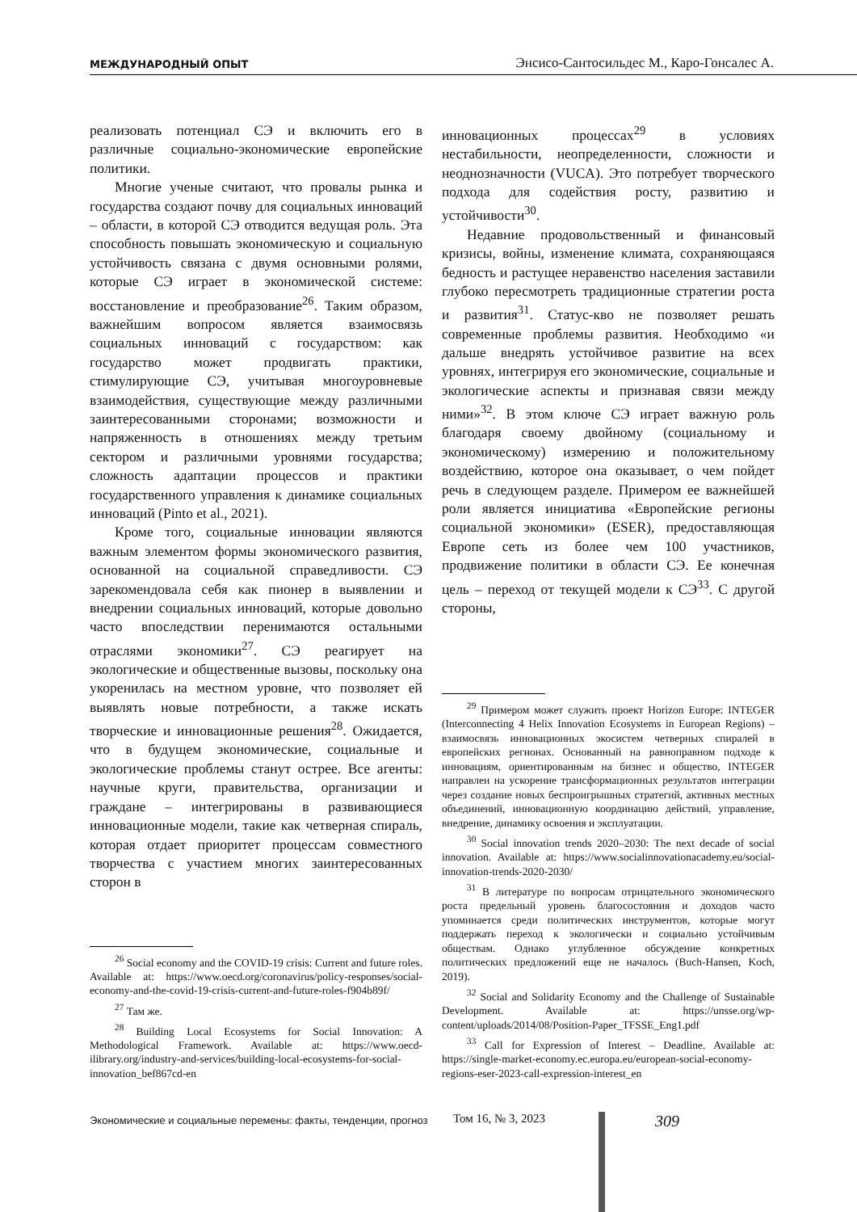МЕЖДУНАРОДНЫЙ ОПЫТ Энсисо-Сантосильдес М., Каро-Гонсалес А.
реализовать потенциал СЭ и включить его в различные социально-экономические европейские политики.
Многие ученые считают, что провалы рынка и государства создают почву для социальных инноваций – области, в которой СЭ отводится ведущая роль. Эта способность повышать экономическую и социальную устойчивость связана с двумя основными ролями, которые СЭ играет в экономической системе: восстановление и преобразование<sup>26</sup>. Таким образом, важнейшим вопросом является взаимосвязь социальных инноваций с государством: как государство может продвигать практики, стимулирующие СЭ, учитывая многоуровневые взаимодействия, существующие между различными заинтересованными сторонами; возможности и напряженность в отношениях между третьим сектором и различными уровнями государства; сложность адаптации процессов и практики государственного управления к динамике социальных инноваций (Pinto et al., 2021).
Кроме того, социальные инновации являются важным элементом формы экономического развития, основанной на социальной справедливости. СЭ зарекомендовала себя как пионер в выявлении и внедрении социальных инноваций, которые довольно часто впоследствии перенимаются остальными отраслями экономики<sup>27</sup>. СЭ реагирует на экологические и общественные вызовы, поскольку она укоренилась на местном уровне, что позволяет ей выявлять новые потребности, а также искать творческие и инновационные решения<sup>28</sup>. Ожидается, что в будущем экономические, социальные и экологические проблемы станут острее. Все агенты: научные круги, правительства, организации и граждане – интегрированы в развивающиеся инновационные модели, такие как четверная спираль, которая отдает приоритет процессам совместного творчества с участием многих заинтересованных сторон в
<sup>26</sup> Social economy and the COVID-19 crisis: Current and future roles. Available at: https://www.oecd.org/coronavirus/policy-responses/social-economy-and-the-covid-19-crisis-current-and-future-roles-f904b89f/
<sup>27</sup> Там же.
<sup>28</sup> Building Local Ecosystems for Social Innovation: A Methodological Framework. Available at: https://www.oecd-ilibrary.org/industry-and-services/building-local-ecosystems-for-social-innovation_bef867cd-en
инновационных процессах<sup>29</sup> в условиях нестабильности, неопределенности, сложности и неоднозначности (VUCA). Это потребует творческого подхода для содействия росту, развитию и устойчивости<sup>30</sup>.
Недавние продовольственный и финансовый кризисы, войны, изменение климата, сохраняющаяся бедность и растущее неравенство населения заставили глубоко пересмотреть традиционные стратегии роста и развития<sup>31</sup>. Статус-кво не позволяет решать современные проблемы развития. Необходимо «и дальше внедрять устойчивое развитие на всех уровнях, интегрируя его экономические, социальные и экологические аспекты и признавая связи между ними»<sup>32</sup>. В этом ключе СЭ играет важную роль благодаря своему двойному (социальному и экономическому) измерению и положительному воздействию, которое она оказывает, о чем пойдет речь в следующем разделе. Примером ее важнейшей роли является инициатива «Европейские регионы социальной экономики» (ESER), предоставляющая Европе сеть из более чем 100 участников, продвижение политики в области СЭ. Ее конечная цель – переход от текущей модели к СЭ<sup>33</sup>. С другой стороны,
<sup>29</sup> Примером может служить проект Horizon Europe: INTEGER (Interconnecting 4 Helix Innovation Ecosystems in European Regions) – взаимосвязь инновационных экосистем четверных спиралей в европейских регионах. Основанный на равноправном подходе к инновациям, ориентированным на бизнес и общество, INTEGER направлен на ускорение трансформационных результатов интеграции через создание новых беспроигрышных стратегий, активных местных объединений, инновационную координацию действий, управление, внедрение, динамику освоения и эксплуатации.
<sup>30</sup> Social innovation trends 2020–2030: The next decade of social innovation. Available at: https://www.socialinnovationacademy.eu/social-innovation-trends-2020-2030/
<sup>31</sup> В литературе по вопросам отрицательного экономического роста предельный уровень благосостояния и доходов часто упоминается среди политических инструментов, которые могут поддержать переход к экологически и социально устойчивым обществам. Однако углубленное обсуждение конкретных политических предложений еще не началось (Buch-Hansen, Koch, 2019).
<sup>32</sup> Social and Solidarity Economy and the Challenge of Sustainable Development. Available at: https://unsse.org/wp-content/uploads/2014/08/Position-Paper_TFSSE_Eng1.pdf
<sup>33</sup> Call for Expression of Interest – Deadline. Available at: https://single-market-economy.ec.europa.eu/european-social-economy-regions-eser-2023-call-expression-interest_en
Экономические и социальные перемены: факты, тенденции, прогноз Том 16, № 3, 2023 309